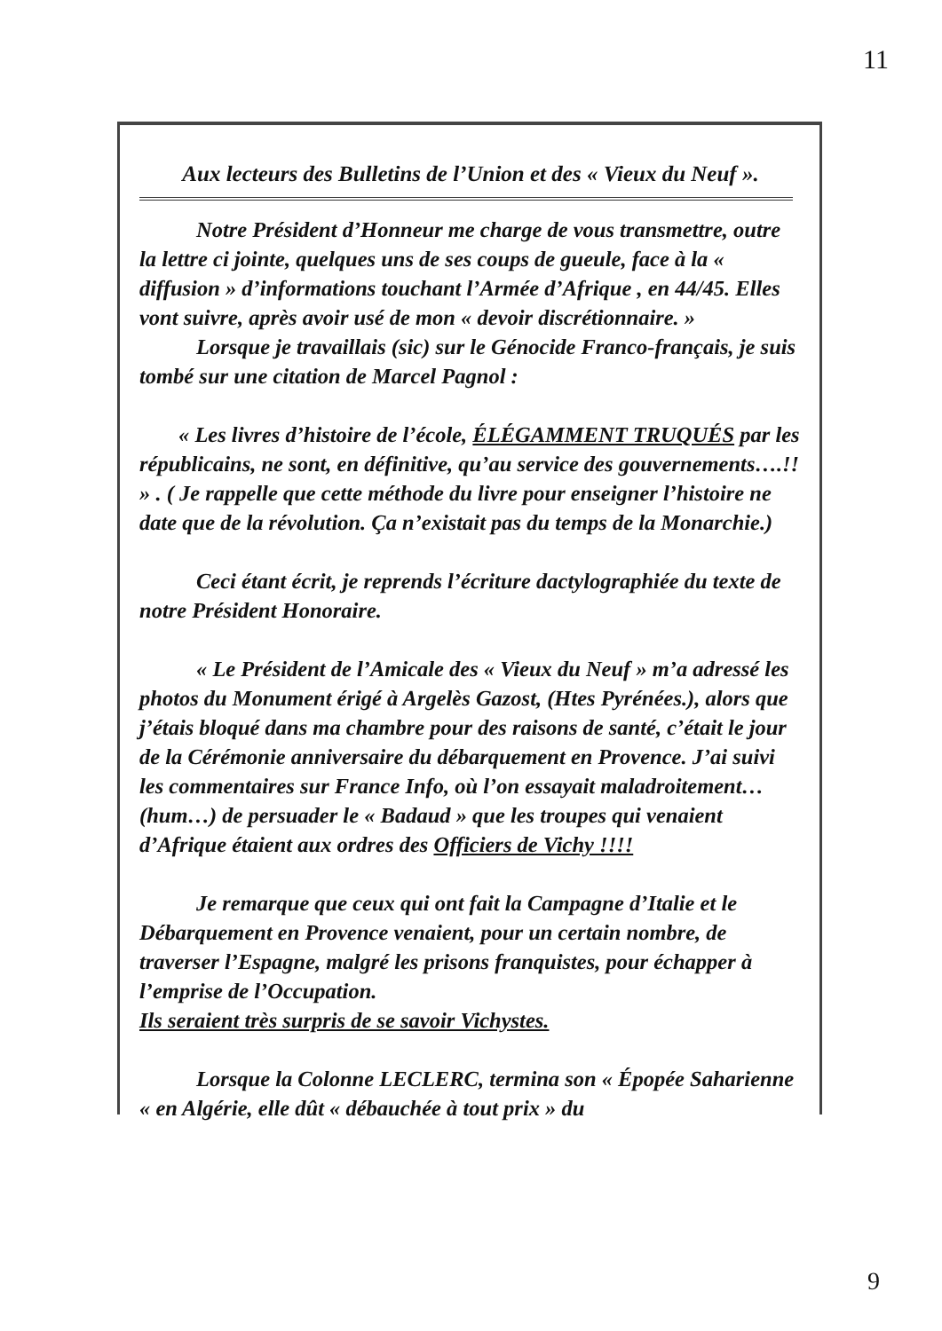11
Aux lecteurs des Bulletins de l’Union et des « Vieux du Neuf ».
Notre Président d’Honneur me charge de vous transmettre, outre la lettre ci jointe, quelques uns de ses coups de gueule, face à la « diffusion » d’informations touchant l’Armée d’Afrique , en 44/45. Elles vont suivre, après avoir usé de mon « devoir discrétionnaire. »
Lorsque je travaillais (sic) sur le Génocide Franco-français, je suis tombé sur une citation de Marcel Pagnol :
« Les livres d’histoire de l’école, ÉLÉGAMMENT TRUQUÉS par les républicains, ne sont, en définitive, qu’au service des gouvernements….!! » . ( Je rappelle que cette méthode du livre pour enseigner l’histoire ne date que de la révolution. Ça n’existait pas du temps de la Monarchie.)
Ceci étant écrit, je reprends l’écriture dactylographiée du texte de notre Président Honoraire.
« Le Président de l’Amicale des « Vieux du Neuf » m’a adressé les photos du Monument érigé à Argelès Gazost, (Htes Pyrénées.), alors que j’étais bloqué dans ma chambre pour des raisons de santé, c’était le jour de la Cérémonie anniversaire du débarquement en Provence. J’ai suivi les commentaires sur France Info, où l’on essayait maladroitement…(hum…) de persuader le « Badaud » que les troupes qui venaient d’Afrique étaient aux ordres des Officiers de Vichy !!!!
Je remarque que ceux qui ont fait la Campagne d’Italie et le Débarquement en Provence venaient, pour un certain nombre, de traverser l’Espagne, malgré les prisons franquistes, pour échapper à l’emprise de l’Occupation.
Ils seraient très surpris de se savoir Vichystes.
Lorsque la Colonne LECLERC, termina son « Épopée Saharienne « en Algérie, elle dût « débauchée à tout prix » du
9